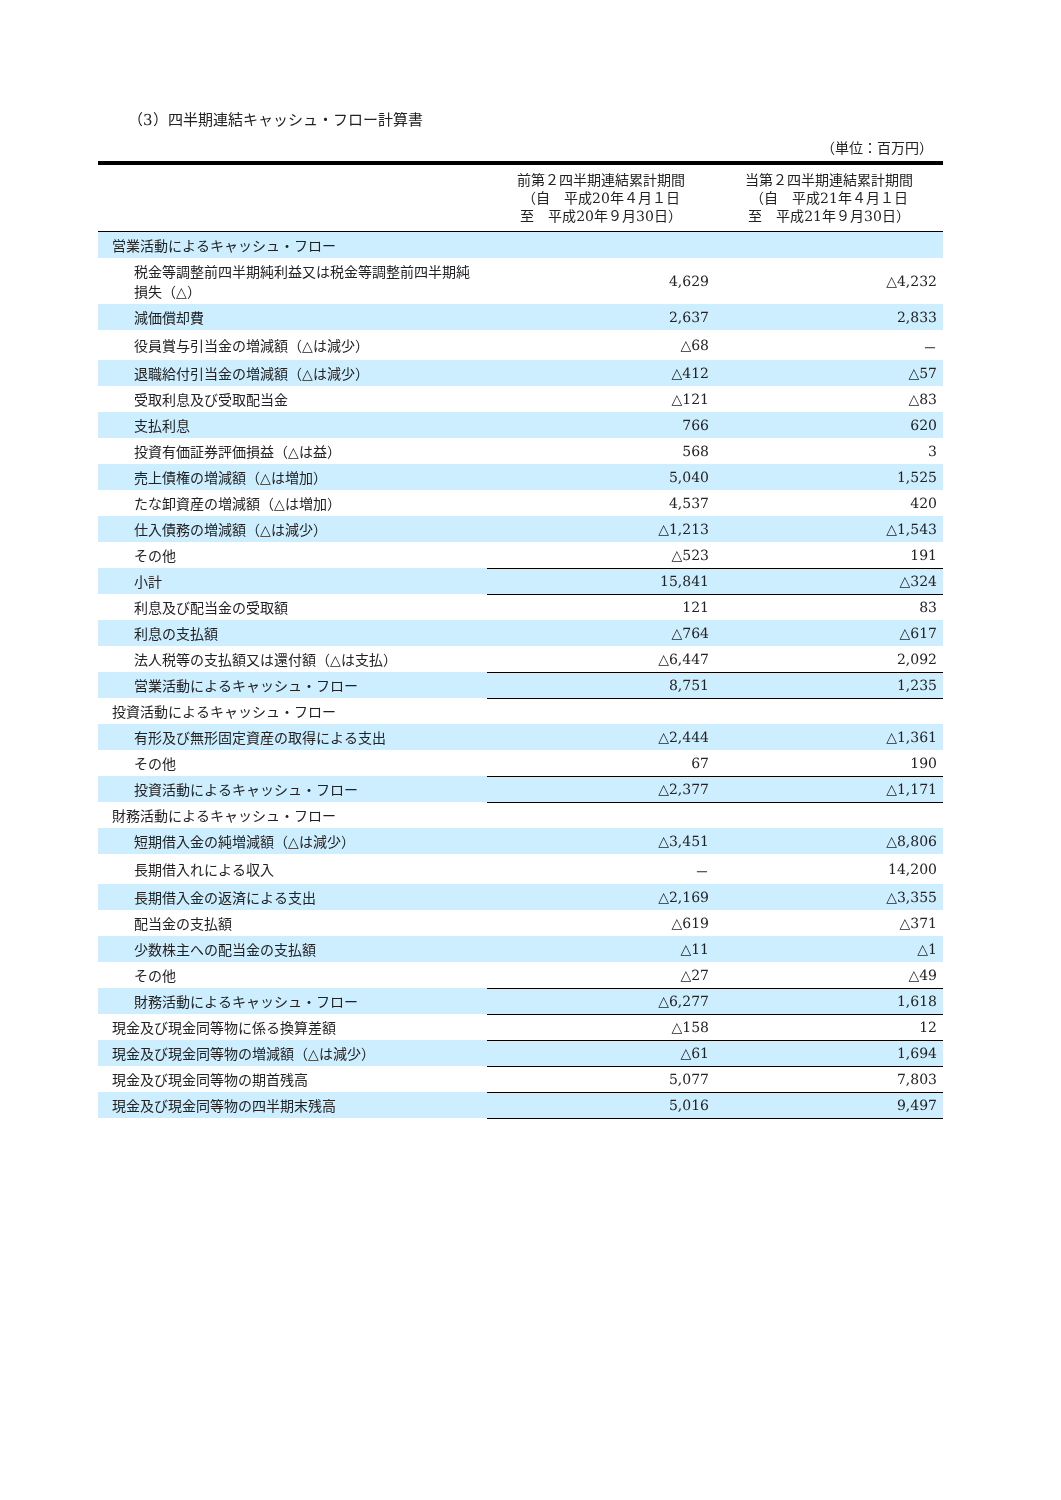（3）四半期連結キャッシュ・フロー計算書
（単位：百万円）
| | 前第２四半期連結累計期間 （自 平成20年４月１日 至 平成20年９月30日） | 当第２四半期連結累計期間 （自 平成21年４月１日 至 平成21年９月30日） |
| --- | --- | --- |
| 営業活動によるキャッシュ・フロー | | |
| 税金等調整前四半期純利益又は税金等調整前四半期純損失（△） | 4,629 | △4,232 |
| 減価償却費 | 2,637 | 2,833 |
| 役員賞与引当金の増減額（△は減少） | △68 | － |
| 退職給付引当金の増減額（△は減少） | △412 | △57 |
| 受取利息及び受取配当金 | △121 | △83 |
| 支払利息 | 766 | 620 |
| 投資有価証券評価損益（△は益） | 568 | 3 |
| 売上債権の増減額（△は増加） | 5,040 | 1,525 |
| たな卸資産の増減額（△は増加） | 4,537 | 420 |
| 仕入債務の増減額（△は減少） | △1,213 | △1,543 |
| その他 | △523 | 191 |
| 小計 | 15,841 | △324 |
| 利息及び配当金の受取額 | 121 | 83 |
| 利息の支払額 | △764 | △617 |
| 法人税等の支払額又は還付額（△は支払） | △6,447 | 2,092 |
| 営業活動によるキャッシュ・フロー | 8,751 | 1,235 |
| 投資活動によるキャッシュ・フロー | | |
| 有形及び無形固定資産の取得による支出 | △2,444 | △1,361 |
| その他 | 67 | 190 |
| 投資活動によるキャッシュ・フロー | △2,377 | △1,171 |
| 財務活動によるキャッシュ・フロー | | |
| 短期借入金の純増減額（△は減少） | △3,451 | △8,806 |
| 長期借入れによる収入 | － | 14,200 |
| 長期借入金の返済による支出 | △2,169 | △3,355 |
| 配当金の支払額 | △619 | △371 |
| 少数株主への配当金の支払額 | △11 | △1 |
| その他 | △27 | △49 |
| 財務活動によるキャッシュ・フロー | △6,277 | 1,618 |
| 現金及び現金同等物に係る換算差額 | △158 | 12 |
| 現金及び現金同等物の増減額（△は減少） | △61 | 1,694 |
| 現金及び現金同等物の期首残高 | 5,077 | 7,803 |
| 現金及び現金同等物の四半期末残高 | 5,016 | 9,497 |